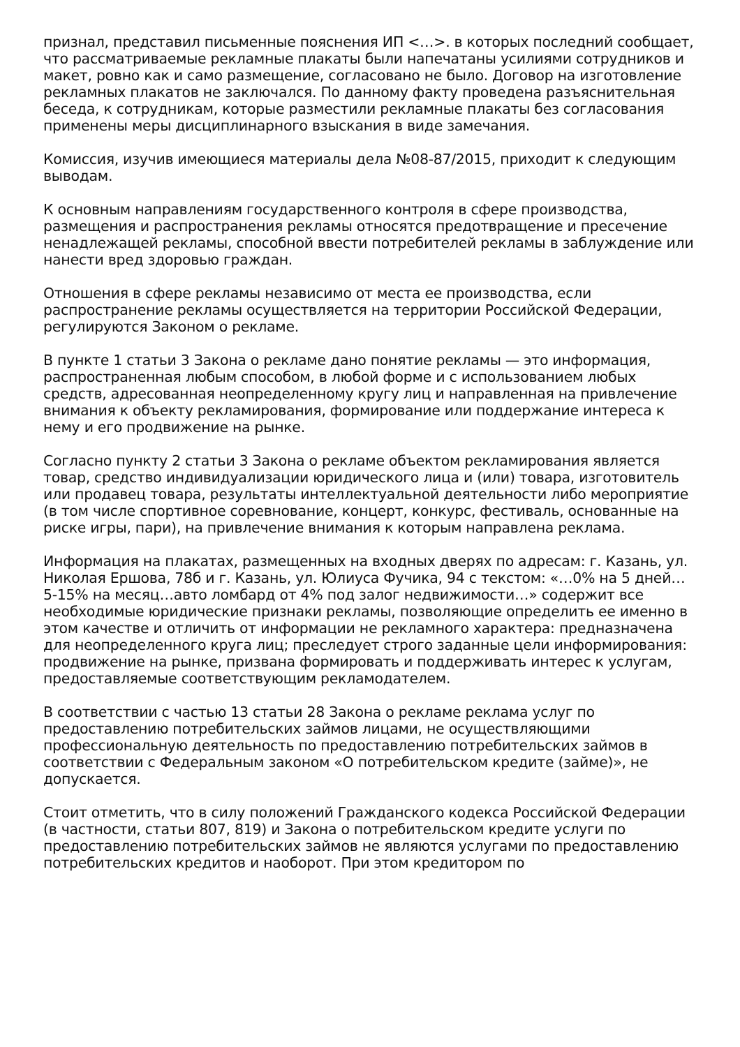признал, представил письменные пояснения ИП <…>. в которых последний сообщает, что рассматриваемые рекламные плакаты были напечатаны усилиями сотрудников и макет, ровно как и само размещение, согласовано не было. Договор на изготовление рекламных плакатов не заключался. По данному факту проведена разъяснительная беседа, к сотрудникам, которые разместили рекламные плакаты без согласования применены меры дисциплинарного взыскания в виде замечания.
Комиссия, изучив имеющиеся материалы дела №08-87/2015, приходит к следующим выводам.
К основным направлениям государственного контроля в сфере производства, размещения и распространения рекламы относятся предотвращение и пресечение ненадлежащей рекламы, способной ввести потребителей рекламы в заблуждение или нанести вред здоровью граждан.
Отношения в сфере рекламы независимо от места ее производства, если распространение рекламы осуществляется на территории Российской Федерации, регулируются Законом о рекламе.
В пункте 1 статьи 3 Закона о рекламе дано понятие рекламы — это информация, распространенная любым способом, в любой форме и с использованием любых средств, адресованная неопределенному кругу лиц и направленная на привлечение внимания к объекту рекламирования, формирование или поддержание интереса к нему и его продвижение на рынке.
Согласно пункту 2 статьи 3 Закона о рекламе объектом рекламирования является товар, средство индивидуализации юридического лица и (или) товара, изготовитель или продавец товара, результаты интеллектуальной деятельности либо мероприятие (в том числе спортивное соревнование, концерт, конкурс, фестиваль, основанные на риске игры, пари), на привлечение внимания к которым направлена реклама.
Информация на плакатах, размещенных на входных дверях по адресам: г. Казань, ул. Николая Ершова, 78б и г. Казань, ул. Юлиуса Фучика, 94 с текстом: «…0% на 5 дней…5-15% на месяц…авто ломбард от 4% под залог недвижимости…» содержит все необходимые юридические признаки рекламы, позволяющие определить ее именно в этом качестве и отличить от информации не рекламного характера: предназначена для неопределенного круга лиц; преследует строго заданные цели информирования: продвижение на рынке, призвана формировать и поддерживать интерес к услугам, предоставляемые соответствующим рекламодателем.
В соответствии с частью 13 статьи 28 Закона о рекламе реклама услуг по предоставлению потребительских займов лицами, не осуществляющими профессиональную деятельность по предоставлению потребительских займов в соответствии с Федеральным законом «О потребительском кредите (займе)», не допускается.
Стоит отметить, что в силу положений Гражданского кодекса Российской Федерации (в частности, статьи 807, 819) и Закона о потребительском кредите услуги по предоставлению потребительских займов не являются услугами по предоставлению потребительских кредитов и наоборот. При этом кредитором по